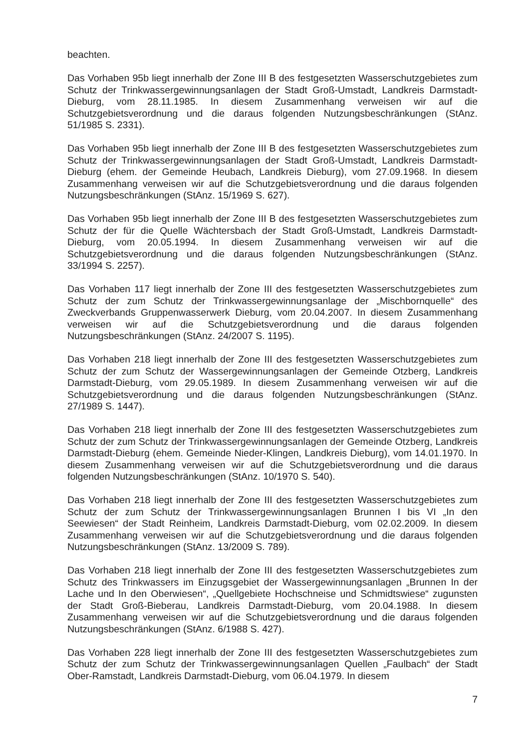beachten.
Das Vorhaben 95b liegt innerhalb der Zone III B des festgesetzten Wasserschutzgebietes zum Schutz der Trinkwassergewinnungsanlagen der Stadt Groß-Umstadt, Landkreis Darmstadt-Dieburg, vom 28.11.1985. In diesem Zusammenhang verweisen wir auf die Schutzgebietsverordnung und die daraus folgenden Nutzungsbeschränkungen (StAnz. 51/1985 S. 2331).
Das Vorhaben 95b liegt innerhalb der Zone III B des festgesetzten Wasserschutzgebietes zum Schutz der Trinkwassergewinnungsanlagen der Stadt Groß-Umstadt, Landkreis Darmstadt-Dieburg (ehem. der Gemeinde Heubach, Landkreis Dieburg), vom 27.09.1968. In diesem Zusammenhang verweisen wir auf die Schutzgebietsverordnung und die daraus folgenden Nutzungsbeschränkungen (StAnz. 15/1969 S. 627).
Das Vorhaben 95b liegt innerhalb der Zone III B des festgesetzten Wasserschutzgebietes zum Schutz der für die Quelle Wächtersbach der Stadt Groß-Umstadt, Landkreis Darmstadt-Dieburg, vom 20.05.1994. In diesem Zusammenhang verweisen wir auf die Schutzgebietsverordnung und die daraus folgenden Nutzungsbeschränkungen (StAnz. 33/1994 S. 2257).
Das Vorhaben 117 liegt innerhalb der Zone III des festgesetzten Wasserschutzgebietes zum Schutz der zum Schutz der Trinkwassergewinnungsanlage der „Mischbornquelle“ des Zweckverbands Gruppenwasserwerk Dieburg, vom 20.04.2007. In diesem Zusammenhang verweisen wir auf die Schutzgebietsverordnung und die daraus folgenden Nutzungsbeschränkungen (StAnz. 24/2007 S. 1195).
Das Vorhaben 218 liegt innerhalb der Zone III des festgesetzten Wasserschutzgebietes zum Schutz der zum Schutz der Wassergewinnungsanlagen der Gemeinde Otzberg, Landkreis Darmstadt-Dieburg, vom 29.05.1989. In diesem Zusammenhang verweisen wir auf die Schutzgebietsverordnung und die daraus folgenden Nutzungsbeschränkungen (StAnz. 27/1989 S. 1447).
Das Vorhaben 218 liegt innerhalb der Zone III des festgesetzten Wasserschutzgebietes zum Schutz der zum Schutz der Trinkwassergewinnungsanlagen der Gemeinde Otzberg, Landkreis Darmstadt-Dieburg (ehem. Gemeinde Nieder-Klingen, Landkreis Dieburg), vom 14.01.1970. In diesem Zusammenhang verweisen wir auf die Schutzgebietsverordnung und die daraus folgenden Nutzungsbeschränkungen (StAnz. 10/1970 S. 540).
Das Vorhaben 218 liegt innerhalb der Zone III des festgesetzten Wasserschutzgebietes zum Schutz der zum Schutz der Trinkwassergewinnungsanlagen Brunnen I bis VI „In den Seewiesen“ der Stadt Reinheim, Landkreis Darmstadt-Dieburg, vom 02.02.2009. In diesem Zusammenhang verweisen wir auf die Schutzgebietsverordnung und die daraus folgenden Nutzungsbeschränkungen (StAnz. 13/2009 S. 789).
Das Vorhaben 218 liegt innerhalb der Zone III des festgesetzten Wasserschutzgebietes zum Schutz des Trinkwassers im Einzugsgebiet der Wassergewinnungsanlagen „Brunnen In der Lache und In den Oberwiesen“, „Quellgebiete Hochschneise und Schmidtswiese“ zugunsten der Stadt Groß-Bieberau, Landkreis Darmstadt-Dieburg, vom 20.04.1988. In diesem Zusammenhang verweisen wir auf die Schutzgebietsverordnung und die daraus folgenden Nutzungsbeschränkungen (StAnz. 6/1988 S. 427).
Das Vorhaben 228 liegt innerhalb der Zone III des festgesetzten Wasserschutzgebietes zum Schutz der zum Schutz der Trinkwassergewinnungsanlagen Quellen „Faulbach“ der Stadt Ober-Ramstadt, Landkreis Darmstadt-Dieburg, vom 06.04.1979. In diesem
7